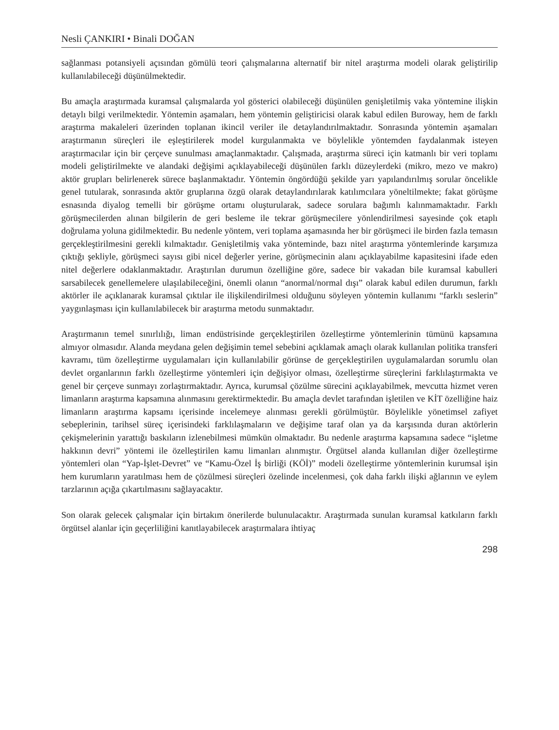Nesli ÇANKIRI • Binali DOĞAN
sağlanması potansiyeli açısından gömülü teori çalışmalarına alternatif bir nitel araştırma modeli olarak geliştirilip kullanılabileceği düşünülmektedir.
Bu amaçla araştırmada kuramsal çalışmalarda yol gösterici olabileceği düşünülen genişletilmiş vaka yöntemine ilişkin detaylı bilgi verilmektedir. Yöntemin aşamaları, hem yöntemin geliştiricisi olarak kabul edilen Buroway, hem de farklı araştırma makaleleri üzerinden toplanan ikincil veriler ile detaylandırılmaktadır. Sonrasında yöntemin aşamaları araştırmanın süreçleri ile eşleştirilerek model kurgulanmakta ve böylelikle yöntemden faydalanmak isteyen araştırmacılar için bir çerçeve sunulması amaçlanmaktadır. Çalışmada, araştırma süreci için katmanlı bir veri toplamı modeli geliştirilmekte ve alandaki değişimi açıklayabileceği düşünülen farklı düzeylerdeki (mikro, mezo ve makro) aktör grupları belirlenerek sürece başlanmaktadır. Yöntemin öngördüğü şekilde yarı yapılandırılmış sorular öncelikle genel tutularak, sonrasında aktör gruplarına özgü olarak detaylandırılarak katılımcılara yöneltilmekte; fakat görüşme esnasında diyalog temelli bir görüşme ortamı oluşturularak, sadece sorulara bağımlı kalınmamaktadır. Farklı görüşmecilerden alınan bilgilerin de geri besleme ile tekrar görüşmecilere yönlendirilmesi sayesinde çok etaplı doğrulama yoluna gidilmektedir. Bu nedenle yöntem, veri toplama aşamasında her bir görüşmeci ile birden fazla temasın gerçekleştirilmesini gerekli kılmaktadır. Genişletilmiş vaka yönteminde, bazı nitel araştırma yöntemlerinde karşımıza çıktığı şekliyle, görüşmeci sayısı gibi nicel değerler yerine, görüşmecinin alanı açıklayabilme kapasitesini ifade eden nitel değerlere odaklanmaktadır. Araştırılan durumun özelliğine göre, sadece bir vakadan bile kuramsal kabulleri sarsabilecek genellemelere ulaşılabileceğini, önemli olanın “anormal/normal dışı” olarak kabul edilen durumun, farklı aktörler ile açıklanarak kuramsal çıktılar ile ilişkilendirilmesi olduğunu söyleyen yöntemin kullanımı “farklı seslerin” yaygınlaşması için kullanılabilecek bir araştırma metodu sunmaktadır.
Araştırmanın temel sınırlılığı, liman endüstrisinde gerçekleştirilen özelleştirme yöntemlerinin tümünü kapsamına almıyor olmasıdır. Alanda meydana gelen değişimin temel sebebini açıklamak amaçlı olarak kullanılan politika transferi kavramı, tüm özelleştirme uygulamaları için kullanılabilir görünse de gerçekleştirilen uygulamalardan sorumlu olan devlet organlarının farklı özelleştirme yöntemleri için değişiyor olması, özelleştirme süreçlerini farklılaştırmakta ve genel bir çerçeve sunmayı zorlaştırmaktadır. Ayrıca, kurumsal çözülme sürecini açıklayabilmek, mevcutta hizmet veren limanların araştırma kapsamına alınmasını gerektirmektedir. Bu amaçla devlet tarafından işletilen ve KİT özelliğine haiz limanların araştırma kapsamı içerisinde incelemeye alınması gerekli görülmüştür. Böylelikle yönetimsel zafiyet sebeplerinin, tarihsel süreç içerisindeki farklılaşmaların ve değişime taraf olan ya da karşısında duran aktörlerin çekişmelerinin yarattığı baskıların izlenebilmesi mümkün olmaktadır. Bu nedenle araştırma kapsamına sadece “işletme hakkının devri” yöntemi ile özelleştirilen kamu limanları alınmıştır. Örgütsel alanda kullanılan diğer özelleştirme yöntemleri olan “Yap-İşlet-Devret” ve “Kamu-Özel İş birliği (KÖİ)” modeli özelleştirme yöntemlerinin kurumsal işin hem kurumların yaratılması hem de çözülmesi süreçleri özelinde incelenmesi, çok daha farklı ilişki ağlarının ve eylem tarzlarının açığa çıkartılmasını sağlayacaktır.
Son olarak gelecek çalışmalar için birtakım önerilerde bulunulacaktır. Araştırmada sunulan kuramsal katkıların farklı örgütsel alanlar için geçerliliğini kanıtlayabilecek araştırmalara ihtiyaç
298